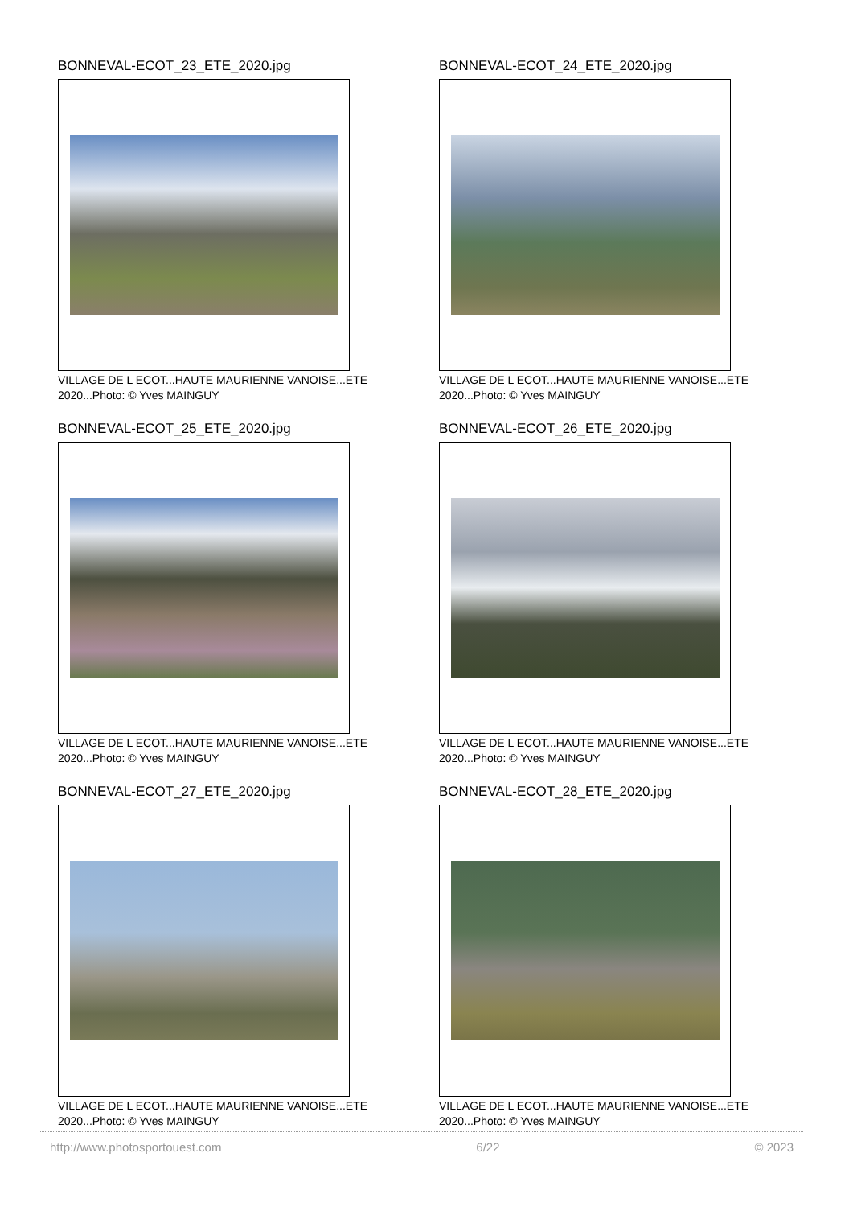BONNEVAL-ECOT_23_ETE_2020.jpg
VILLAGE DE L ECOT...HAUTE MAURIENNE VANOISE...ETE 2020...Photo: © Yves MAINGUY
BONNEVAL-ECOT_24_ETE_2020.jpg
VILLAGE DE L ECOT...HAUTE MAURIENNE VANOISE...ETE 2020...Photo: © Yves MAINGUY
BONNEVAL-ECOT_25_ETE_2020.jpg
VILLAGE DE L ECOT...HAUTE MAURIENNE VANOISE...ETE 2020...Photo: © Yves MAINGUY
BONNEVAL-ECOT_26_ETE_2020.jpg
VILLAGE DE L ECOT...HAUTE MAURIENNE VANOISE...ETE 2020...Photo: © Yves MAINGUY
BONNEVAL-ECOT_27_ETE_2020.jpg
VILLAGE DE L ECOT...HAUTE MAURIENNE VANOISE...ETE 2020...Photo: © Yves MAINGUY
BONNEVAL-ECOT_28_ETE_2020.jpg
VILLAGE DE L ECOT...HAUTE MAURIENNE VANOISE...ETE 2020...Photo: © Yves MAINGUY
http://www.photosportouest.com 6/22 © 2023